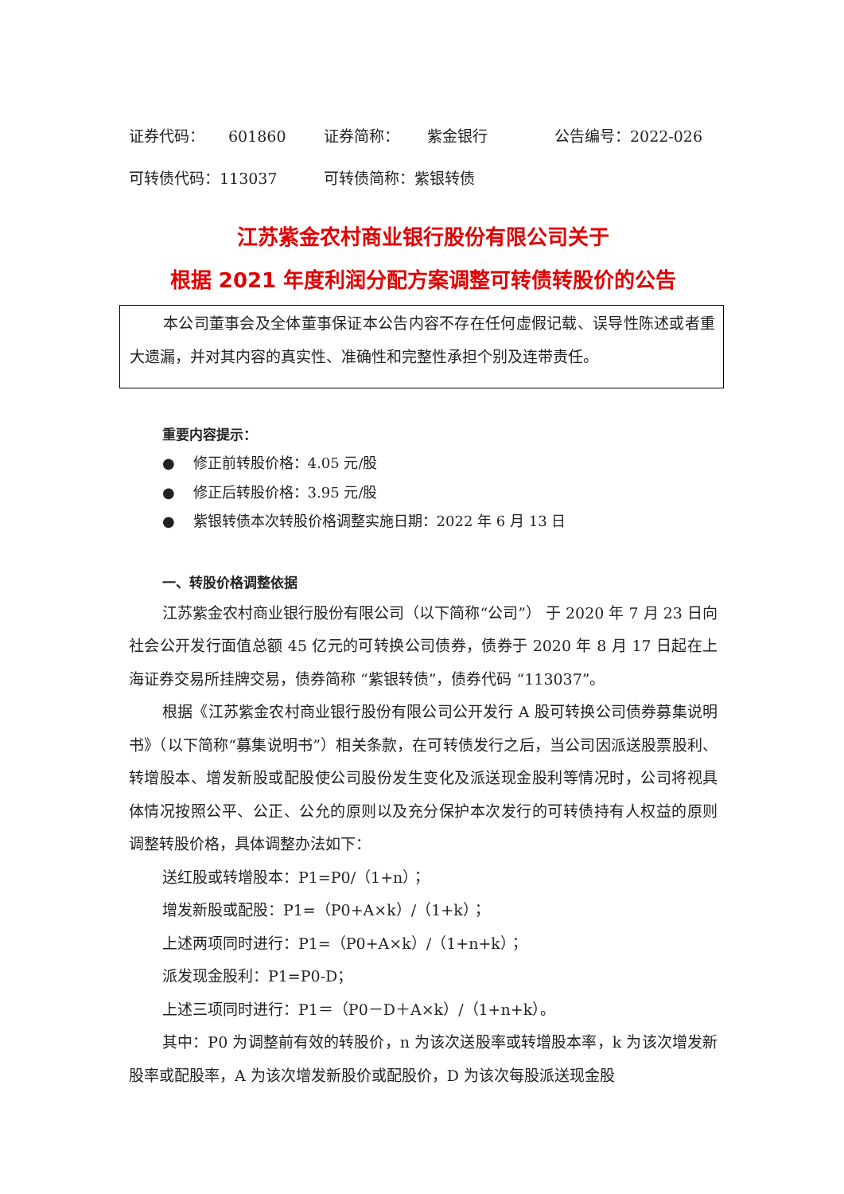证券代码： 601860 证券简称： 紫金银行 公告编号：2022-026
可转债代码：113037 可转债简称：紫银转债
江苏紫金农村商业银行股份有限公司关于
根据 2021 年度利润分配方案调整可转债转股价的公告
本公司董事会及全体董事保证本公告内容不存在任何虚假记载、误导性陈述或者重大遗漏，并对其内容的真实性、准确性和完整性承担个别及连带责任。
重要内容提示：
● 修正前转股价格：4.05 元/股
● 修正后转股价格：3.95 元/股
● 紫银转债本次转股价格调整实施日期：2022 年 6 月 13 日
一、转股价格调整依据
江苏紫金农村商业银行股份有限公司（以下简称“公司”） 于 2020 年 7 月 23 日向社会公开发行面值总额 45 亿元的可转换公司债券，债券于 2020 年 8 月 17 日起在上海证券交易所挂牌交易，债券简称 “紫银转债”，债券代码 “113037”。
根据《江苏紫金农村商业银行股份有限公司公开发行 A 股可转换公司债券募集说明书》（以下简称“募集说明书”）相关条款，在可转债发行之后，当公司因派送股票股利、转增股本、增发新股或配股使公司股份发生变化及派送现金股利等情况时，公司将视具体情况按照公平、公正、公允的原则以及充分保护本次发行的可转债持有人权益的原则调整转股价格，具体调整办法如下：
送红股或转增股本：P1=P0/（1+n）；
增发新股或配股：P1=（P0+A×k）/（1+k）；
上述两项同时进行：P1=（P0+A×k）/（1+n+k）；
派发现金股利：P1=P0-D；
上述三项同时进行：P1＝（P0－D＋A×k）/（1+n+k）。
其中：P0 为调整前有效的转股价，n 为该次送股率或转增股本率，k 为该次增发新股率或配股率，A 为该次增发新股价或配股价，D 为该次每股派送现金股